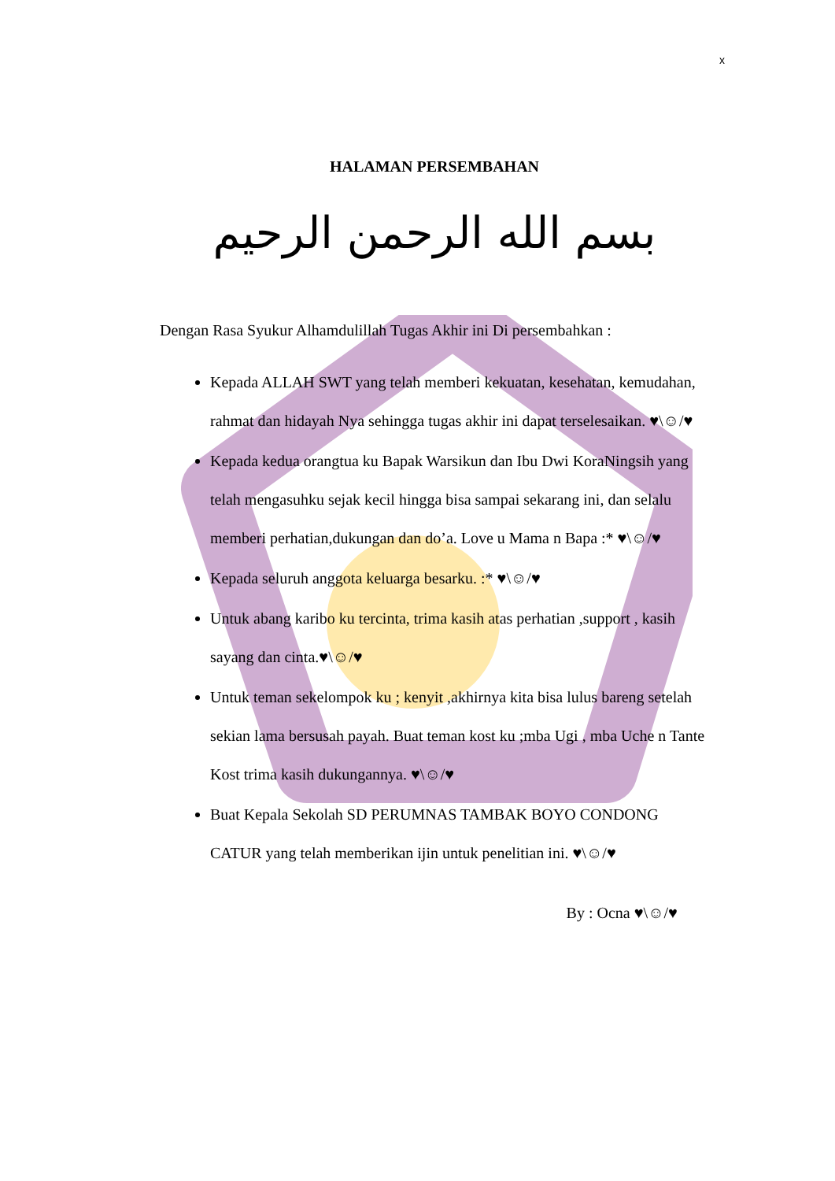x
HALAMAN PERSEMBAHAN
بسم الله الرحمن الرحيم
Dengan Rasa Syukur Alhamdulillah Tugas Akhir ini Di persembahkan :
Kepada ALLAH SWT yang telah memberi kekuatan, kesehatan, kemudahan, rahmat dan hidayah Nya sehingga tugas akhir ini dapat terselesaikan. ♥\☺/♥
Kepada kedua orangtua ku Bapak Warsikun dan Ibu Dwi KoraNingsih yang telah mengasuhku sejak kecil hingga bisa sampai sekarang ini, dan selalu memberi perhatian,dukungan dan do’a. Love u Mama n Bapa :* ♥\☺/♥
Kepada seluruh anggota keluarga besarku. :* ♥\☺/♥
Untuk abang karibo ku tercinta, trima kasih atas perhatian ,support , kasih sayang dan cinta.♥\☺/♥
Untuk teman sekelompok ku ; kenyit ,akhirnya kita bisa lulus bareng setelah sekian lama bersusah payah. Buat teman kost ku ;mba Ugi , mba Uche n Tante Kost trima kasih dukungannya. ♥\☺/♥
Buat Kepala Sekolah SD PERUMNAS TAMBAK BOYO CONDONG CATUR yang telah memberikan ijin untuk penelitian ini. ♥\☺/♥
By : Ocna ♥\☺/♥